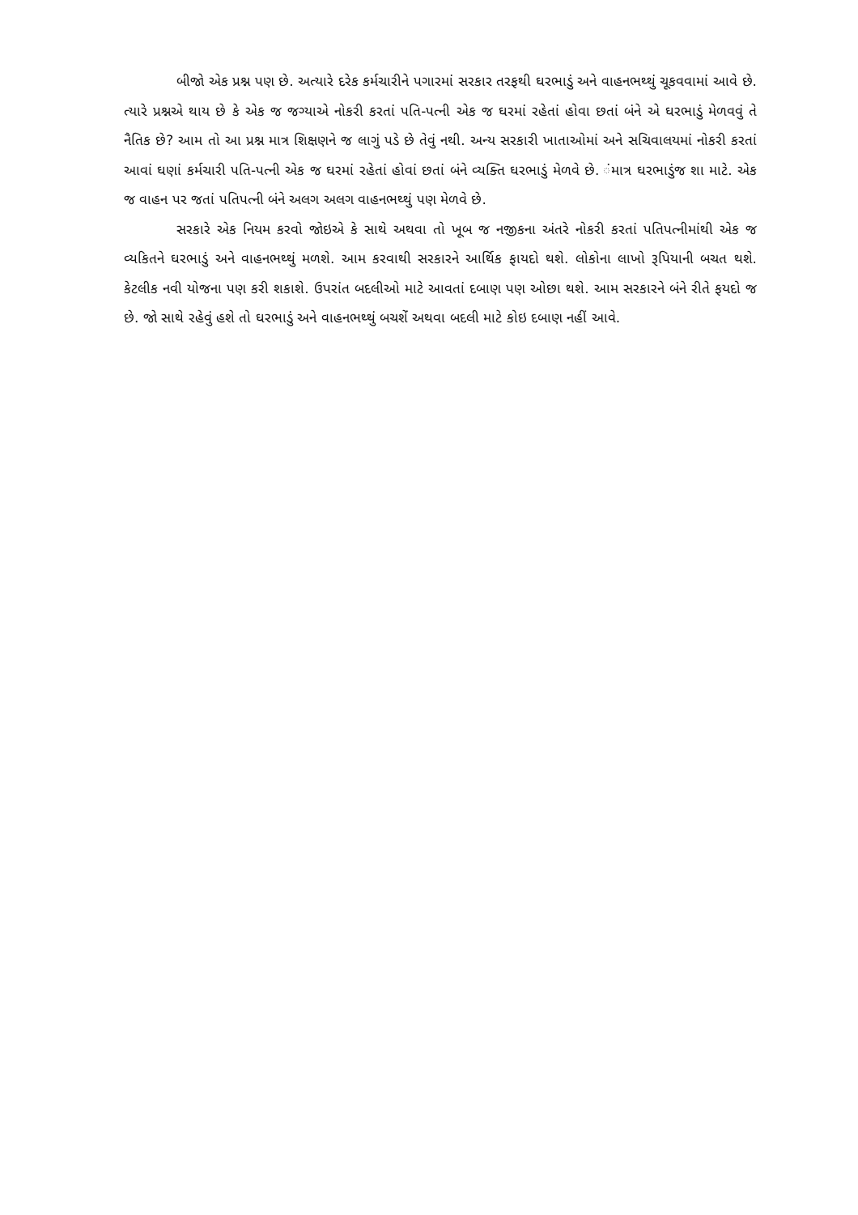બીજો એક પ્રશ્ન પણ છે. અત્યારે દરેક કર્મચારીને પગારમાં સરકાર તરફથી ઘરભાડું અને વાહનભથ્થું ચૂકવવામાં આવે છે. ત્યારે પ્રશ્નએ થાય છે કે એક જ જગ્યાએ નોકરી કરતાં પતિ-પત્ની એક જ ઘરમાં રહેતાં હોવા છતાં બંને એ ઘરભાડું મેળવવું તે નૈતિક છે? આમ તો આ પ્રશ્ન માત્ર શિક્ષણને જ લાગું પડે છે તેવું નથી. અન્ય સરકારી ખાતાઓમાં અને સચિવાલયમાં નોકરી કરતાં આવાં ઘણાં કર્મચારી પતિ-પત્ની એક જ ઘરમાં રહેતાં હોવાં છતાં બંને વ્યક્તિ ઘરભાડું મેળવે છે. ંમાત્ર ઘરભાડુંજ શા માટે. એક જ વાહન પર જતાં પતિપત્ની બંને અલગ અલગ વાહનભથ્થું પણ મેળવે છે.
સરકારે એક નિયમ કરવો જોઇએ કે સાથે અથવા તો ખૂબ જ નજીકના અંતરે નોકરી કરતાં પતિપત્નીમાંથી એક જ વ્યકિતને ઘરભાડું અને વાહનભથ્થું મળશે. આમ કરવાથી સરકારને આર્થિક ફાયદો થશે. લોકોના લાખો રૂપિયાની બચત થશે. કેટલીક નવી યોજના પણ કરી શકાશે. ઉપરાંત બદલીઓ માટે આવતાં દબાણ પણ ઓછા થશે. આમ સરકારને બંને રીતે ફયદો જ છે. જો સાથે રહેવું હશે તો ઘરભાડું અને વાહનભથ્થું બચશેં અથવા બદલી માટે કોઇ દબાણ નહીં આવે.